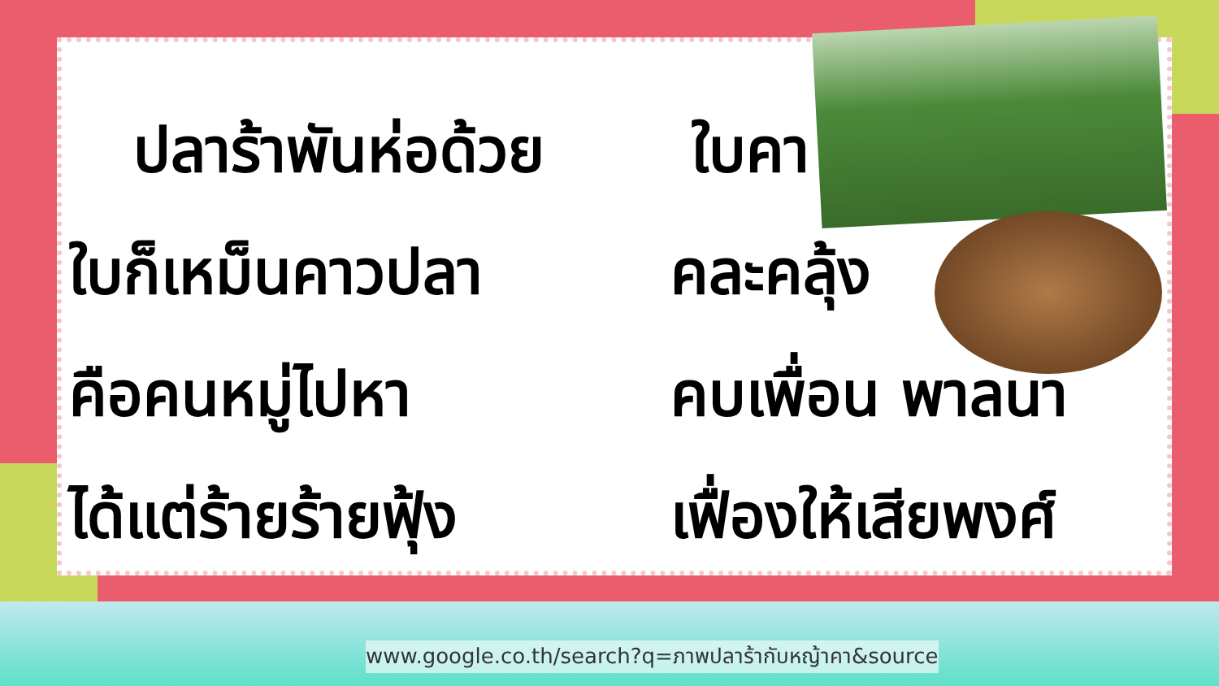ปลาร้าพันห่อด้วย ใบคา
ใบก็เหม็นคาวปลา คละคลุ้ง
คือคนหมู่ไปหา คบเพื่อน พาลนา
ได้แต่ร้ายร้ายฟุ้ง
เฟื่องให้เสียพงศ์
www.google.co.th/search?q=ภาพปลาร้ากับหญ้าคา&source